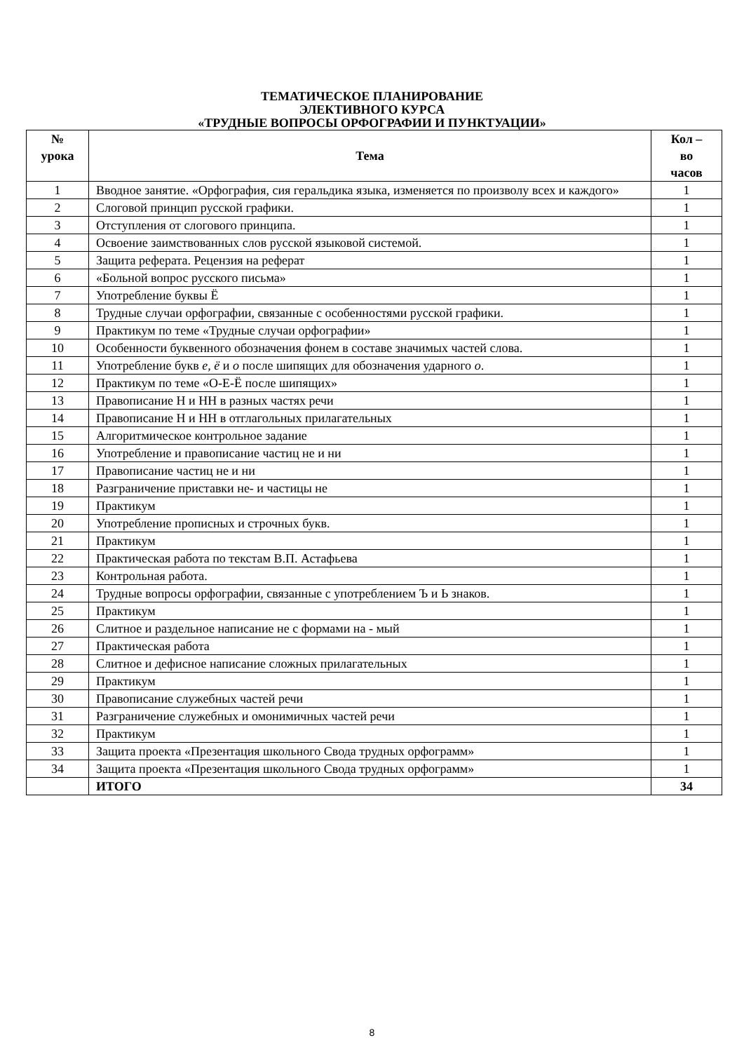ТЕМАТИЧЕСКОЕ ПЛАНИРОВАНИЕ
ЭЛЕКТИВНОГО КУРСА
«ТРУДНЫЕ ВОПРОСЫ ОРФОГРАФИИ И ПУНКТУАЦИИ»
| № урока | Тема | Кол – во часов |
| --- | --- | --- |
| 1 | Вводное занятие. «Орфография, сия геральдика языка, изменяется по произволу всех и каждого» | 1 |
| 2 | Слоговой принцип русской графики. | 1 |
| 3 | Отступления от слогового принципа. | 1 |
| 4 | Освоение заимствованных слов русской языковой системой. | 1 |
| 5 | Защита реферата. Рецензия на реферат | 1 |
| 6 | «Больной вопрос русского письма» | 1 |
| 7 | Употребление буквы Ё | 1 |
| 8 | Трудные случаи орфографии, связанные с особенностями русской графики. | 1 |
| 9 | Практикум по теме «Трудные случаи орфографии» | 1 |
| 10 | Особенности буквенного обозначения фонем в составе значимых частей слова. | 1 |
| 11 | Употребление букв е, ё и о после шипящих для обозначения ударного о . | 1 |
| 12 | Практикум по теме «О-Е-Ё после шипящих» | 1 |
| 13 | Правописание Н и НН в разных частях речи | 1 |
| 14 | Правописание Н и НН в отглагольных прилагательных | 1 |
| 15 | Алгоритмическое контрольное задание | 1 |
| 16 | Употребление и правописание частиц не и ни | 1 |
| 17 | Правописание частиц не и ни | 1 |
| 18 | Разграничение приставки не- и частицы не | 1 |
| 19 | Практикум | 1 |
| 20 | Употребление прописных и строчных букв. | 1 |
| 21 | Практикум | 1 |
| 22 | Практическая работа по текстам В.П. Астафьева | 1 |
| 23 | Контрольная работа. | 1 |
| 24 | Трудные вопросы орфографии, связанные с употреблением Ъ и Ь знаков. | 1 |
| 25 | Практикум | 1 |
| 26 | Слитное и раздельное написание не с формами на - мый | 1 |
| 27 | Практическая работа | 1 |
| 28 | Слитное и дефисное написание сложных прилагательных | 1 |
| 29 | Практикум | 1 |
| 30 | Правописание служебных частей речи | 1 |
| 31 | Разграничение служебных и омонимичных частей речи | 1 |
| 32 | Практикум | 1 |
| 33 | Защита проекта «Презентация школьного Свода трудных орфограмм» | 1 |
| 34 | Защита проекта «Презентация школьного Свода трудных орфограмм» | 1 |
| | ИТОГО | 34 |
8